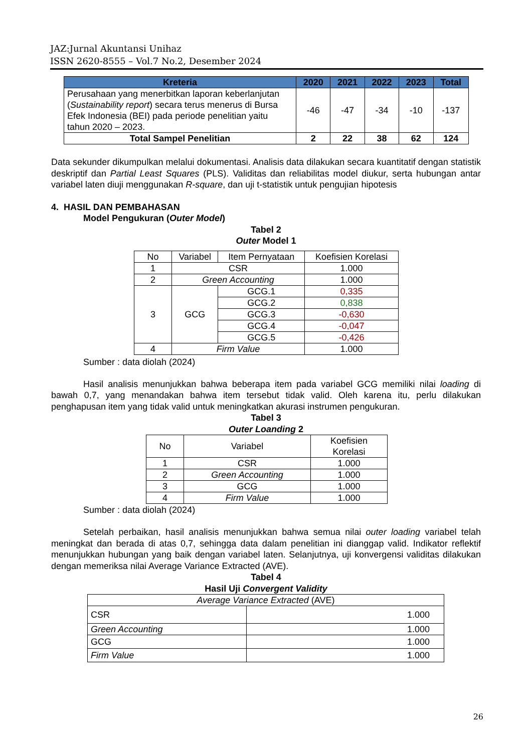JAZ:Jurnal Akuntansi Unihaz
ISSN 2620-8555 – Vol.7 No.2, Desember 2024
| Kreteria | 2020 | 2021 | 2022 | 2023 | Total |
| --- | --- | --- | --- | --- | --- |
| Perusahaan yang menerbitkan laporan keberlanjutan ( Sustainability report ) secara terus menerus di Bursa Efek Indonesia (BEI) pada periode penelitian yaitu tahun 2020 – 2023. | -46 | -47 | -34 | -10 | -137 |
| Total Sampel Penelitian | 2 | 22 | 38 | 62 | 124 |
Data sekunder dikumpulkan melalui dokumentasi. Analisis data dilakukan secara kuantitatif dengan statistik deskriptif dan Partial Least Squares (PLS). Validitas dan reliabilitas model diukur, serta hubungan antar variabel laten diuji menggunakan R-square, dan uji t-statistik untuk pengujian hipotesis
4. HASIL DAN PEMBAHASAN
Model Pengukuran (Outer Model)
Tabel 2
Outer Model 1
| No | Variabel | Item Pernyataan | Koefisien Korelasi |
| 1 | CSR | | 1.000 |
| 2 | Green Accounting | | 1.000 |
| 3 | GCG | GCG.1 | 0,335 |
| | | GCG.2 | 0,838 |
| | | GCG.3 | -0,630 |
| | | GCG.4 | -0,047 |
| | | GCG.5 | -0,426 |
| 4 | Firm Value | | 1.000 |
Sumber : data diolah (2024)
Hasil analisis menunjukkan bahwa beberapa item pada variabel GCG memiliki nilai loading di bawah 0,7, yang menandakan bahwa item tersebut tidak valid. Oleh karena itu, perlu dilakukan penghapusan item yang tidak valid untuk meningkatkan akurasi instrumen pengukuran.
Tabel 3
Outer Loanding 2
| No | Variabel | Koefisien Korelasi |
| 1 | CSR | 1.000 |
| 2 | Green Accounting | 1.000 |
| 3 | GCG | 1.000 |
| 4 | Firm Value | 1.000 |
Sumber : data diolah (2024)
Setelah perbaikan, hasil analisis menunjukkan bahwa semua nilai outer loading variabel telah meningkat dan berada di atas 0,7, sehingga data dalam penelitian ini dianggap valid. Indikator reflektif menunjukkan hubungan yang baik dengan variabel laten. Selanjutnya, uji konvergensi validitas dilakukan dengan memeriksa nilai Average Variance Extracted (AVE).
Tabel 4
Hasil Uji Convergent Validity
| Average Variance Extracted (AVE) | |
| CSR | 1.000 |
| Green Accounting | 1.000 |
| GCG | 1.000 |
| Firm Value | 1.000 |
26